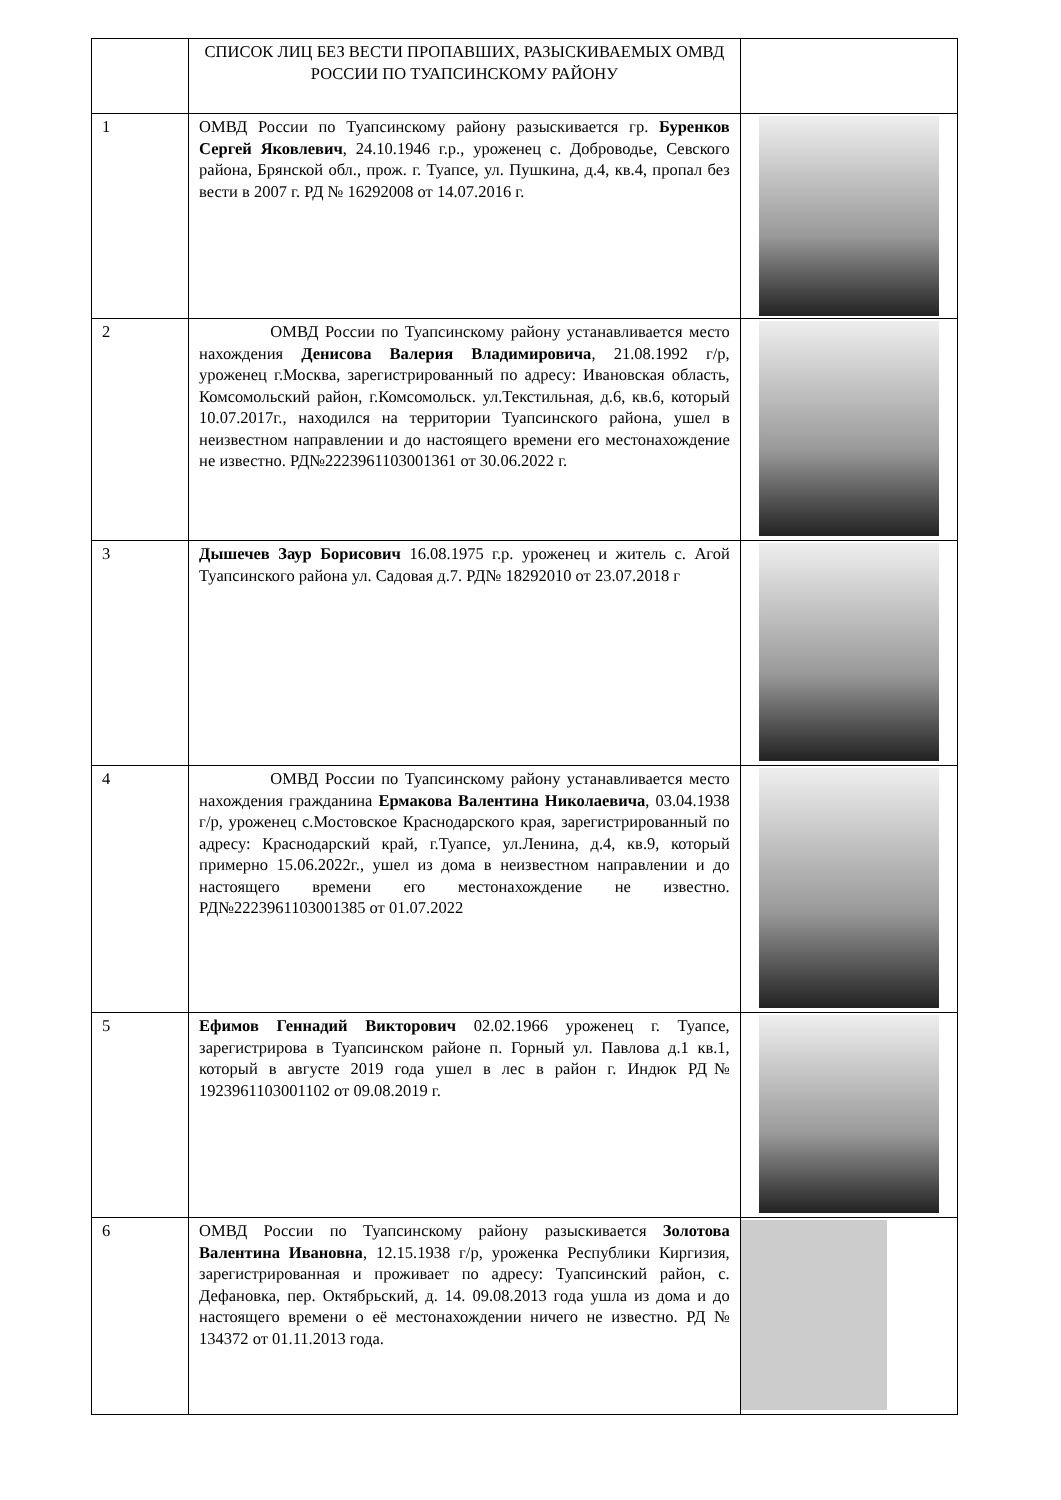| | СПИСОК ЛИЦ БЕЗ ВЕСТИ ПРОПАВШИХ, РАЗЫСКИВАЕМЫХ ОМВД РОССИИ ПО ТУАПСИНСКОМУ РАЙОНУ | |
| 1 | ОМВД России по Туапсинскому району разыскивается гр. Буренков Сергей Яковлевич , 24.10.1946 г.р., уроженец с. Доброводье, Севского района, Брянской обл., прож. г. Туапсе, ул. Пушкина, д.4, кв.4, пропал без вести в 2007 г. РД № 16292008 от 14.07.2016 г. | |
| 2 | ОМВД России по Туапсинскому району устанавливается место нахождения Денисова Валерия Владимировича , 21.08.1992 г/р, уроженец г.Москва, зарегистрированный по адресу: Ивановская область, Комсомольский район, г.Комсомольск. ул.Текстильная, д.6, кв.6, который 10.07.2017г., находился на территории Туапсинского района, ушел в неизвестном направлении и до настоящего времени его местонахождение не известно. РД№2223961103001361 от 30.06.2022 г. | |
| 3 | Дышечев Заур Борисович 16.08.1975 г.р. уроженец и житель с. Агой Туапсинского района ул. Садовая д.7. РД№ 18292010 от 23.07.2018 г | |
| 4 | ОМВД России по Туапсинскому району устанавливается место нахождения гражданина Ермакова Валентина Николаевича , 03.04.1938 г/р, уроженец с.Мостовское Краснодарского края, зарегистрированный по адресу: Краснодарский край, г.Туапсе, ул.Ленина, д.4, кв.9, который примерно 15.06.2022г., ушел из дома в неизвестном направлении и до настоящего времени его местонахождение не известно. РД№2223961103001385 от 01.07.2022 | |
| 5 | Ефимов Геннадий Викторович 02.02.1966 уроженец г. Туапсе, зарегистрирова в Туапсинском районе п. Горный ул. Павлова д.1 кв.1, который в августе 2019 года ушел в лес в район г. Индюк РД№ 1923961103001102 от 09.08.2019 г. | |
| 6 | ОМВД России по Туапсинскому району разыскивается Золотова Валентина Ивановна , 12.15.1938 г/р, уроженка Республики Киргизия, зарегистрированная и проживает по адресу: Туапсинский район, с. Дефановка, пер. Октябрьский, д. 14. 09.08.2013 года ушла из дома и до настоящего времени о её местонахождении ничего не известно. РД № 134372 от 01.11.2013 года. | |